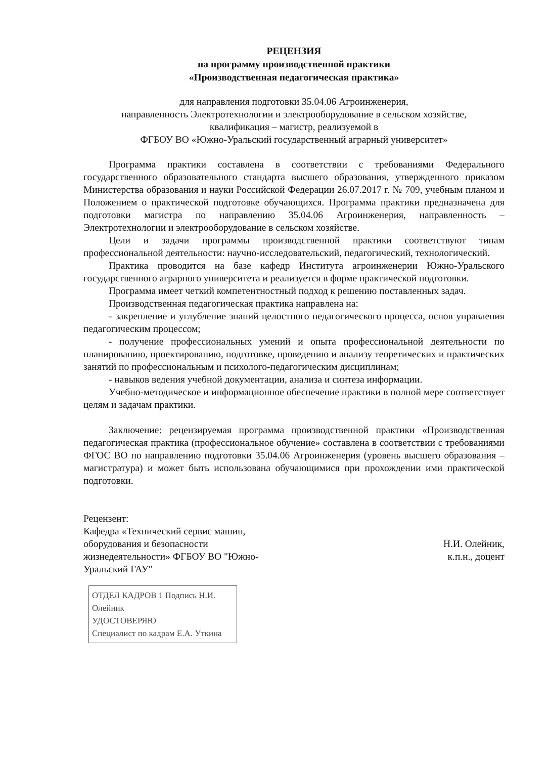РЕЦЕНЗИЯ
на программу производственной практики
«Производственная педагогическая практика»
для направления подготовки 35.04.06 Агроинженерия,
направленность Электротехнологии и электрооборудование в сельском хозяйстве,
квалификация – магистр, реализуемой в
ФГБОУ ВО «Южно-Уральский государственный аграрный университет»
Программа практики составлена в соответствии с требованиями Федерального государственного образовательного стандарта высшего образования, утвержденного приказом Министерства образования и науки Российской Федерации 26.07.2017 г. № 709, учебным планом и Положением о практической подготовке обучающихся. Программа практики предназначена для подготовки магистра по направлению 35.04.06 Агроинженерия, направленность – Электротехнологии и электрооборудование в сельском хозяйстве.
Цели и задачи программы производственной практики соответствуют типам профессиональной деятельности: научно-исследовательский, педагогический, технологический.
Практика проводится на базе кафедр Института агроинженерии Южно-Уральского государственного аграрного университета и реализуется в форме практической подготовки.
Программа имеет четкий компетентностный подход к решению поставленных задач.
Производственная педагогическая практика направлена на:
- закрепление и углубление знаний целостного педагогического процесса, основ управления педагогическим процессом;
- получение профессиональных умений и опыта профессиональной деятельности по планированию, проектированию, подготовке, проведению и анализу теоретических и практических занятий по профессиональным и психолого-педагогическим дисциплинам;
- навыков ведения учебной документации, анализа и синтеза информации.
Учебно-методическое и информационное обеспечение практики в полной мере соответствует целям и задачам практики.
Заключение: рецензируемая программа производственной практики «Производственная педагогическая практика (профессиональное обучение» составлена в соответствии с требованиями ФГОС ВО по направлению подготовки 35.04.06 Агроинженерия (уровень высшего образования – магистратура) и может быть использована обучающимися при прохождении ими практической подготовки.
Рецензент:
Кафедра «Технический сервис машин, оборудования и безопасности жизнедеятельности» ФГБОУ ВО "Южно-Уральский ГАУ"
Н.И. Олейник,
к.п.н., доцент
ОТДЕЛ КАДРОВ 1 Подпись Н.И. Олейник
УДОСТОВЕРЯЮ
Специалист по кадрам Е.А. Уткина